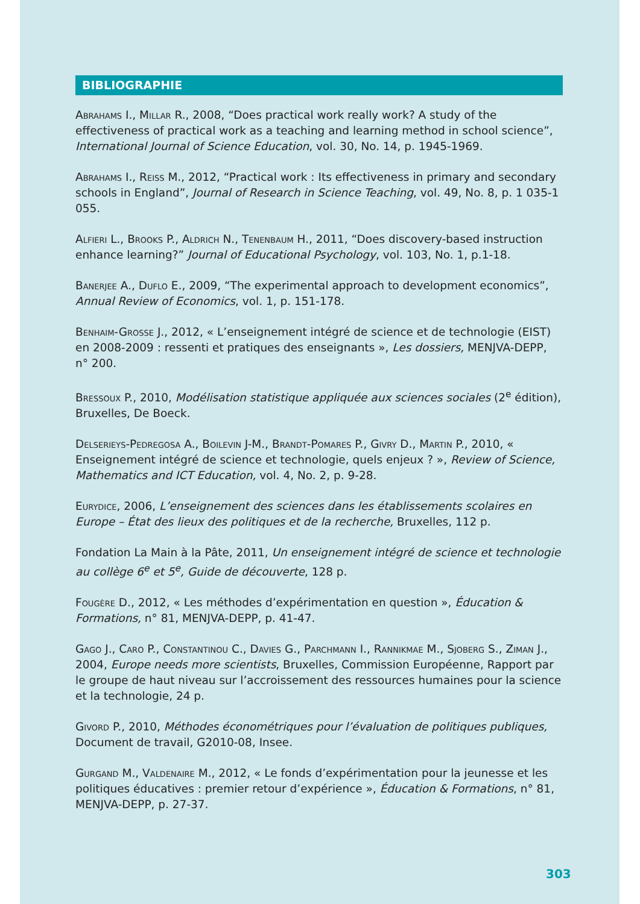BIBLIOGRAPHIE
Abrahams I., Millar R., 2008, “Does practical work really work? A study of the effectiveness of practical work as a teaching and learning method in school science”, International Journal of Science Education, vol. 30, No. 14, p. 1945-1969.
Abrahams I., Reiss M., 2012, “Practical work : Its effectiveness in primary and secondary schools in England”, Journal of Research in Science Teaching, vol. 49, No. 8, p. 1 035-1 055.
Alfieri L., Brooks P., Aldrich N., Tenenbaum H., 2011, “Does discovery-based instruction enhance learning?” Journal of Educational Psychology, vol. 103, No. 1, p.1-18.
Banerjee A., Duflo E., 2009, “The experimental approach to development economics”, Annual Review of Economics, vol. 1, p. 151-178.
Benhaim-Grosse J., 2012, « L’enseignement intégré de science et de technologie (EIST) en 2008-2009 : ressenti et pratiques des enseignants », Les dossiers, MENJVA-DEPP, n° 200.
Bressoux P., 2010, Modélisation statistique appliquée aux sciences sociales (2<sup>e</sup> édition), Bruxelles, De Boeck.
Delserieys-Pedregosa A., Boilevin J-M., Brandt-Pomares P., Givry D., Martin P., 2010, « Enseignement intégré de science et technologie, quels enjeux ? », Review of Science, Mathematics and ICT Education, vol. 4, No. 2, p. 9-28.
Eurydice, 2006, L’enseignement des sciences dans les établissements scolaires en Europe – État des lieux des politiques et de la recherche, Bruxelles, 112 p.
Fondation La Main à la Pâte, 2011, Un enseignement intégré de science et technologie au collège 6<sup>e</sup> et 5<sup>e</sup>, Guide de découverte, 128 p.
Fougère D., 2012, « Les méthodes d’expérimentation en question », Éducation & Formations, n° 81, MENJVA-DEPP, p. 41-47.
Gago J., Caro P., Constantinou C., Davies G., Parchmann I., Rannikmae M., Sjoberg S., Ziman J., 2004, Europe needs more scientists, Bruxelles, Commission Européenne, Rapport par le groupe de haut niveau sur l’accroissement des ressources humaines pour la science et la technologie, 24 p.
Givord P., 2010, Méthodes économétriques pour l’évaluation de politiques publiques, Document de travail, G2010-08, Insee.
Gurgand M., Valdenaire M., 2012, « Le fonds d’expérimentation pour la jeunesse et les politiques éducatives : premier retour d’expérience », Éducation & Formations, n° 81, MENJVA-DEPP, p. 27-37.
303